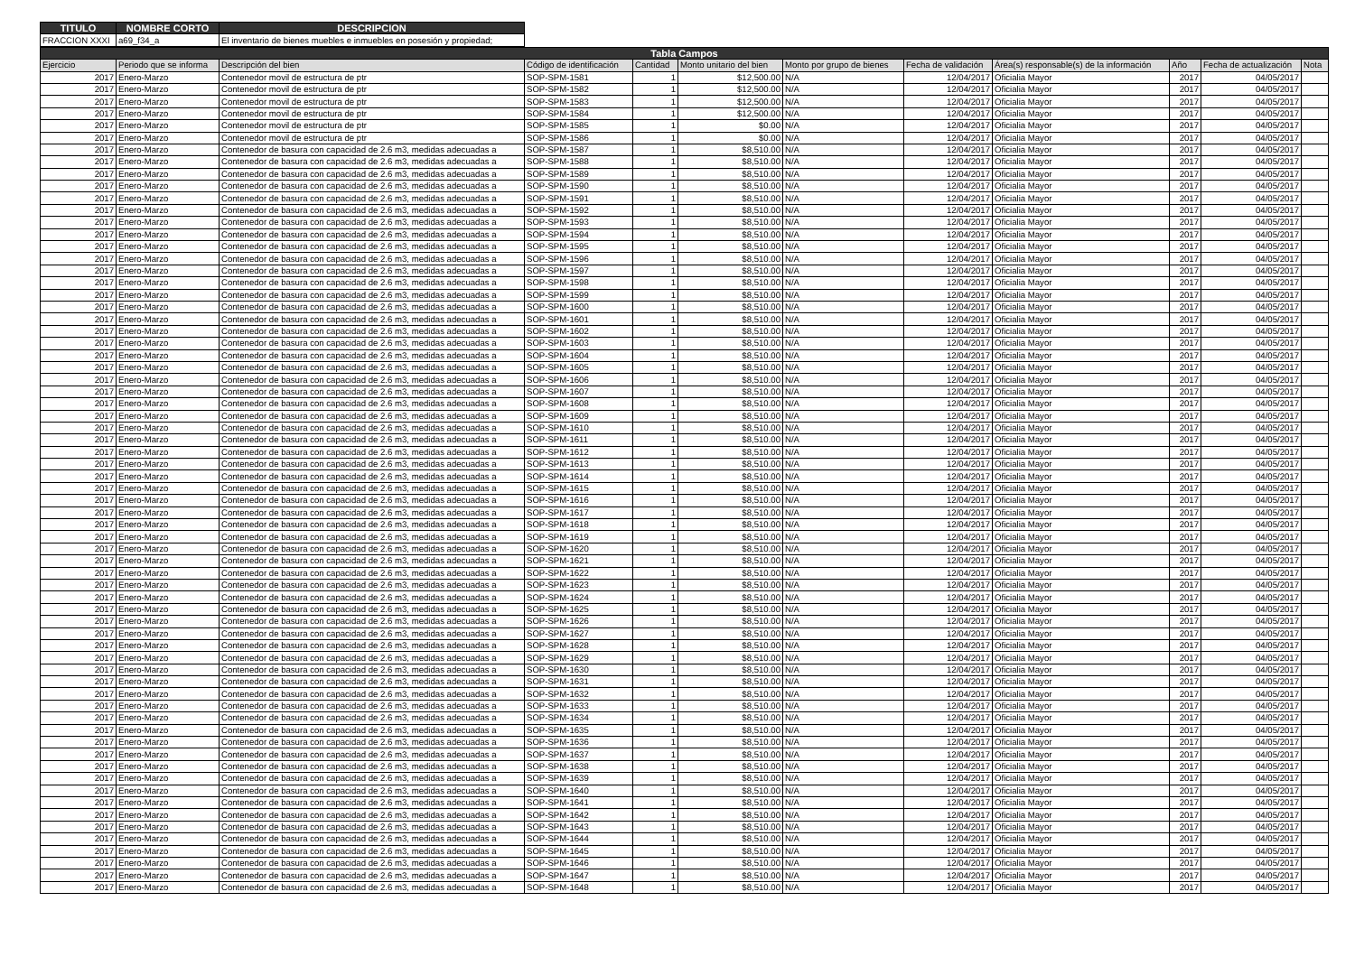| TITULO | NOMBRE CORTO | DESCRIPCION |
| --- | --- | --- |
| FRACCION XXXI | a69_f34_a | El inventario de bienes muebles e inmuebles en posesión y propiedad; |
| Tabla Campos | | | | | | | | | | | |
| Ejercicio | Periodo que se informa | Descripción del bien | Código de identificación | Cantidad | Monto unitario del bien | Monto por grupo de bienes | Fecha de validación | Área(s) responsable(s) de la información | Año | Fecha de actualización | Nota |
| 2017 | Enero-Marzo | Contenedor movil de estructura de ptr | SOP-SPM-1581 | 1 | $12,500.00 | N/A | 12/04/2017 | Oficialia Mayor | 2017 | 04/05/2017 | |
| 2017 | Enero-Marzo | Contenedor movil de estructura de ptr | SOP-SPM-1582 | 1 | $12,500.00 | N/A | 12/04/2017 | Oficialia Mayor | 2017 | 04/05/2017 | |
| 2017 | Enero-Marzo | Contenedor movil de estructura de ptr | SOP-SPM-1583 | 1 | $12,500.00 | N/A | 12/04/2017 | Oficialia Mayor | 2017 | 04/05/2017 | |
| 2017 | Enero-Marzo | Contenedor movil de estructura de ptr | SOP-SPM-1584 | 1 | $12,500.00 | N/A | 12/04/2017 | Oficialia Mayor | 2017 | 04/05/2017 | |
| 2017 | Enero-Marzo | Contenedor movil de estructura de ptr | SOP-SPM-1585 | 1 | $0.00 | N/A | 12/04/2017 | Oficialia Mayor | 2017 | 04/05/2017 | |
| 2017 | Enero-Marzo | Contenedor movil de estructura de ptr | SOP-SPM-1586 | 1 | $0.00 | N/A | 12/04/2017 | Oficialia Mayor | 2017 | 04/05/2017 | |
| 2017 | Enero-Marzo | Contenedor de basura con capacidad de 2.6 m3, medidas adecuadas a | SOP-SPM-1587 | 1 | $8,510.00 | N/A | 12/04/2017 | Oficialia Mayor | 2017 | 04/05/2017 | |
| 2017 | Enero-Marzo | Contenedor de basura con capacidad de 2.6 m3, medidas adecuadas a | SOP-SPM-1588 | 1 | $8,510.00 | N/A | 12/04/2017 | Oficialia Mayor | 2017 | 04/05/2017 | |
| 2017 | Enero-Marzo | Contenedor de basura con capacidad de 2.6 m3, medidas adecuadas a | SOP-SPM-1589 | 1 | $8,510.00 | N/A | 12/04/2017 | Oficialia Mayor | 2017 | 04/05/2017 | |
| 2017 | Enero-Marzo | Contenedor de basura con capacidad de 2.6 m3, medidas adecuadas a | SOP-SPM-1590 | 1 | $8,510.00 | N/A | 12/04/2017 | Oficialia Mayor | 2017 | 04/05/2017 | |
| 2017 | Enero-Marzo | Contenedor de basura con capacidad de 2.6 m3, medidas adecuadas a | SOP-SPM-1591 | 1 | $8,510.00 | N/A | 12/04/2017 | Oficialia Mayor | 2017 | 04/05/2017 | |
| 2017 | Enero-Marzo | Contenedor de basura con capacidad de 2.6 m3, medidas adecuadas a | SOP-SPM-1592 | 1 | $8,510.00 | N/A | 12/04/2017 | Oficialia Mayor | 2017 | 04/05/2017 | |
| 2017 | Enero-Marzo | Contenedor de basura con capacidad de 2.6 m3, medidas adecuadas a | SOP-SPM-1593 | 1 | $8,510.00 | N/A | 12/04/2017 | Oficialia Mayor | 2017 | 04/05/2017 | |
| 2017 | Enero-Marzo | Contenedor de basura con capacidad de 2.6 m3, medidas adecuadas a | SOP-SPM-1594 | 1 | $8,510.00 | N/A | 12/04/2017 | Oficialia Mayor | 2017 | 04/05/2017 | |
| 2017 | Enero-Marzo | Contenedor de basura con capacidad de 2.6 m3, medidas adecuadas a | SOP-SPM-1595 | 1 | $8,510.00 | N/A | 12/04/2017 | Oficialia Mayor | 2017 | 04/05/2017 | |
| 2017 | Enero-Marzo | Contenedor de basura con capacidad de 2.6 m3, medidas adecuadas a | SOP-SPM-1596 | 1 | $8,510.00 | N/A | 12/04/2017 | Oficialia Mayor | 2017 | 04/05/2017 | |
| 2017 | Enero-Marzo | Contenedor de basura con capacidad de 2.6 m3, medidas adecuadas a | SOP-SPM-1597 | 1 | $8,510.00 | N/A | 12/04/2017 | Oficialia Mayor | 2017 | 04/05/2017 | |
| 2017 | Enero-Marzo | Contenedor de basura con capacidad de 2.6 m3, medidas adecuadas a | SOP-SPM-1598 | 1 | $8,510.00 | N/A | 12/04/2017 | Oficialia Mayor | 2017 | 04/05/2017 | |
| 2017 | Enero-Marzo | Contenedor de basura con capacidad de 2.6 m3, medidas adecuadas a | SOP-SPM-1599 | 1 | $8,510.00 | N/A | 12/04/2017 | Oficialia Mayor | 2017 | 04/05/2017 | |
| 2017 | Enero-Marzo | Contenedor de basura con capacidad de 2.6 m3, medidas adecuadas a | SOP-SPM-1600 | 1 | $8,510.00 | N/A | 12/04/2017 | Oficialia Mayor | 2017 | 04/05/2017 | |
| 2017 | Enero-Marzo | Contenedor de basura con capacidad de 2.6 m3, medidas adecuadas a | SOP-SPM-1601 | 1 | $8,510.00 | N/A | 12/04/2017 | Oficialia Mayor | 2017 | 04/05/2017 | |
| 2017 | Enero-Marzo | Contenedor de basura con capacidad de 2.6 m3, medidas adecuadas a | SOP-SPM-1602 | 1 | $8,510.00 | N/A | 12/04/2017 | Oficialia Mayor | 2017 | 04/05/2017 | |
| 2017 | Enero-Marzo | Contenedor de basura con capacidad de 2.6 m3, medidas adecuadas a | SOP-SPM-1603 | 1 | $8,510.00 | N/A | 12/04/2017 | Oficialia Mayor | 2017 | 04/05/2017 | |
| 2017 | Enero-Marzo | Contenedor de basura con capacidad de 2.6 m3, medidas adecuadas a | SOP-SPM-1604 | 1 | $8,510.00 | N/A | 12/04/2017 | Oficialia Mayor | 2017 | 04/05/2017 | |
| 2017 | Enero-Marzo | Contenedor de basura con capacidad de 2.6 m3, medidas adecuadas a | SOP-SPM-1605 | 1 | $8,510.00 | N/A | 12/04/2017 | Oficialia Mayor | 2017 | 04/05/2017 | |
| 2017 | Enero-Marzo | Contenedor de basura con capacidad de 2.6 m3, medidas adecuadas a | SOP-SPM-1606 | 1 | $8,510.00 | N/A | 12/04/2017 | Oficialia Mayor | 2017 | 04/05/2017 | |
| 2017 | Enero-Marzo | Contenedor de basura con capacidad de 2.6 m3, medidas adecuadas a | SOP-SPM-1607 | 1 | $8,510.00 | N/A | 12/04/2017 | Oficialia Mayor | 2017 | 04/05/2017 | |
| 2017 | Enero-Marzo | Contenedor de basura con capacidad de 2.6 m3, medidas adecuadas a | SOP-SPM-1608 | 1 | $8,510.00 | N/A | 12/04/2017 | Oficialia Mayor | 2017 | 04/05/2017 | |
| 2017 | Enero-Marzo | Contenedor de basura con capacidad de 2.6 m3, medidas adecuadas a | SOP-SPM-1609 | 1 | $8,510.00 | N/A | 12/04/2017 | Oficialia Mayor | 2017 | 04/05/2017 | |
| 2017 | Enero-Marzo | Contenedor de basura con capacidad de 2.6 m3, medidas adecuadas a | SOP-SPM-1610 | 1 | $8,510.00 | N/A | 12/04/2017 | Oficialia Mayor | 2017 | 04/05/2017 | |
| 2017 | Enero-Marzo | Contenedor de basura con capacidad de 2.6 m3, medidas adecuadas a | SOP-SPM-1611 | 1 | $8,510.00 | N/A | 12/04/2017 | Oficialia Mayor | 2017 | 04/05/2017 | |
| 2017 | Enero-Marzo | Contenedor de basura con capacidad de 2.6 m3, medidas adecuadas a | SOP-SPM-1612 | 1 | $8,510.00 | N/A | 12/04/2017 | Oficialia Mayor | 2017 | 04/05/2017 | |
| 2017 | Enero-Marzo | Contenedor de basura con capacidad de 2.6 m3, medidas adecuadas a | SOP-SPM-1613 | 1 | $8,510.00 | N/A | 12/04/2017 | Oficialia Mayor | 2017 | 04/05/2017 | |
| 2017 | Enero-Marzo | Contenedor de basura con capacidad de 2.6 m3, medidas adecuadas a | SOP-SPM-1614 | 1 | $8,510.00 | N/A | 12/04/2017 | Oficialia Mayor | 2017 | 04/05/2017 | |
| 2017 | Enero-Marzo | Contenedor de basura con capacidad de 2.6 m3, medidas adecuadas a | SOP-SPM-1615 | 1 | $8,510.00 | N/A | 12/04/2017 | Oficialia Mayor | 2017 | 04/05/2017 | |
| 2017 | Enero-Marzo | Contenedor de basura con capacidad de 2.6 m3, medidas adecuadas a | SOP-SPM-1616 | 1 | $8,510.00 | N/A | 12/04/2017 | Oficialia Mayor | 2017 | 04/05/2017 | |
| 2017 | Enero-Marzo | Contenedor de basura con capacidad de 2.6 m3, medidas adecuadas a | SOP-SPM-1617 | 1 | $8,510.00 | N/A | 12/04/2017 | Oficialia Mayor | 2017 | 04/05/2017 | |
| 2017 | Enero-Marzo | Contenedor de basura con capacidad de 2.6 m3, medidas adecuadas a | SOP-SPM-1618 | 1 | $8,510.00 | N/A | 12/04/2017 | Oficialia Mayor | 2017 | 04/05/2017 | |
| 2017 | Enero-Marzo | Contenedor de basura con capacidad de 2.6 m3, medidas adecuadas a | SOP-SPM-1619 | 1 | $8,510.00 | N/A | 12/04/2017 | Oficialia Mayor | 2017 | 04/05/2017 | |
| 2017 | Enero-Marzo | Contenedor de basura con capacidad de 2.6 m3, medidas adecuadas a | SOP-SPM-1620 | 1 | $8,510.00 | N/A | 12/04/2017 | Oficialia Mayor | 2017 | 04/05/2017 | |
| 2017 | Enero-Marzo | Contenedor de basura con capacidad de 2.6 m3, medidas adecuadas a | SOP-SPM-1621 | 1 | $8,510.00 | N/A | 12/04/2017 | Oficialia Mayor | 2017 | 04/05/2017 | |
| 2017 | Enero-Marzo | Contenedor de basura con capacidad de 2.6 m3, medidas adecuadas a | SOP-SPM-1622 | 1 | $8,510.00 | N/A | 12/04/2017 | Oficialia Mayor | 2017 | 04/05/2017 | |
| 2017 | Enero-Marzo | Contenedor de basura con capacidad de 2.6 m3, medidas adecuadas a | SOP-SPM-1623 | 1 | $8,510.00 | N/A | 12/04/2017 | Oficialia Mayor | 2017 | 04/05/2017 | |
| 2017 | Enero-Marzo | Contenedor de basura con capacidad de 2.6 m3, medidas adecuadas a | SOP-SPM-1624 | 1 | $8,510.00 | N/A | 12/04/2017 | Oficialia Mayor | 2017 | 04/05/2017 | |
| 2017 | Enero-Marzo | Contenedor de basura con capacidad de 2.6 m3, medidas adecuadas a | SOP-SPM-1625 | 1 | $8,510.00 | N/A | 12/04/2017 | Oficialia Mayor | 2017 | 04/05/2017 | |
| 2017 | Enero-Marzo | Contenedor de basura con capacidad de 2.6 m3, medidas adecuadas a | SOP-SPM-1626 | 1 | $8,510.00 | N/A | 12/04/2017 | Oficialia Mayor | 2017 | 04/05/2017 | |
| 2017 | Enero-Marzo | Contenedor de basura con capacidad de 2.6 m3, medidas adecuadas a | SOP-SPM-1627 | 1 | $8,510.00 | N/A | 12/04/2017 | Oficialia Mayor | 2017 | 04/05/2017 | |
| 2017 | Enero-Marzo | Contenedor de basura con capacidad de 2.6 m3, medidas adecuadas a | SOP-SPM-1628 | 1 | $8,510.00 | N/A | 12/04/2017 | Oficialia Mayor | 2017 | 04/05/2017 | |
| 2017 | Enero-Marzo | Contenedor de basura con capacidad de 2.6 m3, medidas adecuadas a | SOP-SPM-1629 | 1 | $8,510.00 | N/A | 12/04/2017 | Oficialia Mayor | 2017 | 04/05/2017 | |
| 2017 | Enero-Marzo | Contenedor de basura con capacidad de 2.6 m3, medidas adecuadas a | SOP-SPM-1630 | 1 | $8,510.00 | N/A | 12/04/2017 | Oficialia Mayor | 2017 | 04/05/2017 | |
| 2017 | Enero-Marzo | Contenedor de basura con capacidad de 2.6 m3, medidas adecuadas a | SOP-SPM-1631 | 1 | $8,510.00 | N/A | 12/04/2017 | Oficialia Mayor | 2017 | 04/05/2017 | |
| 2017 | Enero-Marzo | Contenedor de basura con capacidad de 2.6 m3, medidas adecuadas a | SOP-SPM-1632 | 1 | $8,510.00 | N/A | 12/04/2017 | Oficialia Mayor | 2017 | 04/05/2017 | |
| 2017 | Enero-Marzo | Contenedor de basura con capacidad de 2.6 m3, medidas adecuadas a | SOP-SPM-1633 | 1 | $8,510.00 | N/A | 12/04/2017 | Oficialia Mayor | 2017 | 04/05/2017 | |
| 2017 | Enero-Marzo | Contenedor de basura con capacidad de 2.6 m3, medidas adecuadas a | SOP-SPM-1634 | 1 | $8,510.00 | N/A | 12/04/2017 | Oficialia Mayor | 2017 | 04/05/2017 | |
| 2017 | Enero-Marzo | Contenedor de basura con capacidad de 2.6 m3, medidas adecuadas a | SOP-SPM-1635 | 1 | $8,510.00 | N/A | 12/04/2017 | Oficialia Mayor | 2017 | 04/05/2017 | |
| 2017 | Enero-Marzo | Contenedor de basura con capacidad de 2.6 m3, medidas adecuadas a | SOP-SPM-1636 | 1 | $8,510.00 | N/A | 12/04/2017 | Oficialia Mayor | 2017 | 04/05/2017 | |
| 2017 | Enero-Marzo | Contenedor de basura con capacidad de 2.6 m3, medidas adecuadas a | SOP-SPM-1637 | 1 | $8,510.00 | N/A | 12/04/2017 | Oficialia Mayor | 2017 | 04/05/2017 | |
| 2017 | Enero-Marzo | Contenedor de basura con capacidad de 2.6 m3, medidas adecuadas a | SOP-SPM-1638 | 1 | $8,510.00 | N/A | 12/04/2017 | Oficialia Mayor | 2017 | 04/05/2017 | |
| 2017 | Enero-Marzo | Contenedor de basura con capacidad de 2.6 m3, medidas adecuadas a | SOP-SPM-1639 | 1 | $8,510.00 | N/A | 12/04/2017 | Oficialia Mayor | 2017 | 04/05/2017 | |
| 2017 | Enero-Marzo | Contenedor de basura con capacidad de 2.6 m3, medidas adecuadas a | SOP-SPM-1640 | 1 | $8,510.00 | N/A | 12/04/2017 | Oficialia Mayor | 2017 | 04/05/2017 | |
| 2017 | Enero-Marzo | Contenedor de basura con capacidad de 2.6 m3, medidas adecuadas a | SOP-SPM-1641 | 1 | $8,510.00 | N/A | 12/04/2017 | Oficialia Mayor | 2017 | 04/05/2017 | |
| 2017 | Enero-Marzo | Contenedor de basura con capacidad de 2.6 m3, medidas adecuadas a | SOP-SPM-1642 | 1 | $8,510.00 | N/A | 12/04/2017 | Oficialia Mayor | 2017 | 04/05/2017 | |
| 2017 | Enero-Marzo | Contenedor de basura con capacidad de 2.6 m3, medidas adecuadas a | SOP-SPM-1643 | 1 | $8,510.00 | N/A | 12/04/2017 | Oficialia Mayor | 2017 | 04/05/2017 | |
| 2017 | Enero-Marzo | Contenedor de basura con capacidad de 2.6 m3, medidas adecuadas a | SOP-SPM-1644 | 1 | $8,510.00 | N/A | 12/04/2017 | Oficialia Mayor | 2017 | 04/05/2017 | |
| 2017 | Enero-Marzo | Contenedor de basura con capacidad de 2.6 m3, medidas adecuadas a | SOP-SPM-1645 | 1 | $8,510.00 | N/A | 12/04/2017 | Oficialia Mayor | 2017 | 04/05/2017 | |
| 2017 | Enero-Marzo | Contenedor de basura con capacidad de 2.6 m3, medidas adecuadas a | SOP-SPM-1646 | 1 | $8,510.00 | N/A | 12/04/2017 | Oficialia Mayor | 2017 | 04/05/2017 | |
| 2017 | Enero-Marzo | Contenedor de basura con capacidad de 2.6 m3, medidas adecuadas a | SOP-SPM-1647 | 1 | $8,510.00 | N/A | 12/04/2017 | Oficialia Mayor | 2017 | 04/05/2017 | |
| 2017 | Enero-Marzo | Contenedor de basura con capacidad de 2.6 m3, medidas adecuadas a | SOP-SPM-1648 | 1 | $8,510.00 | N/A | 12/04/2017 | Oficialia Mayor | 2017 | 04/05/2017 | |